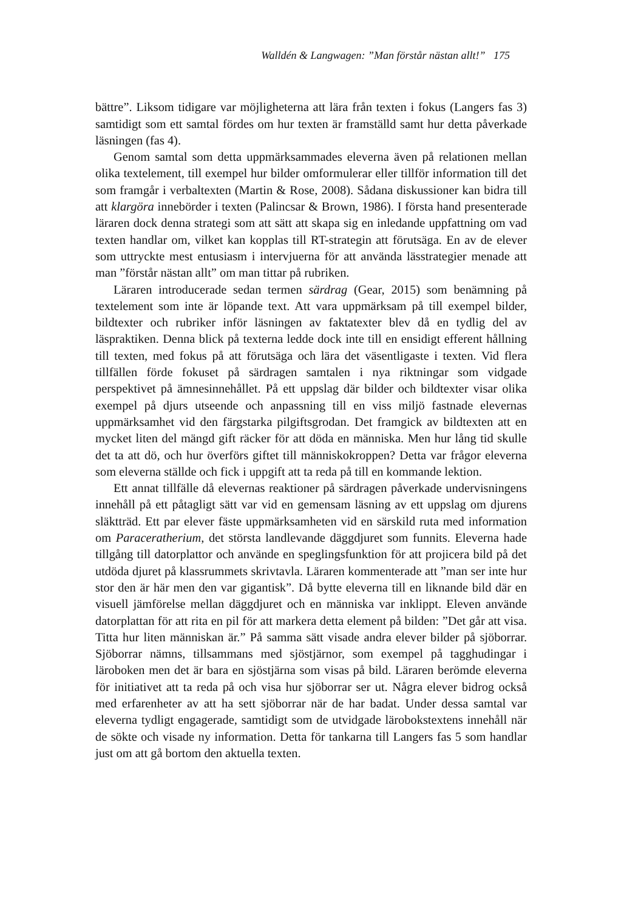Walldén & Langwagen: ”Man förstår nästan allt!” 175
bättre”. Liksom tidigare var möjligheterna att lära från texten i fokus (Langers fas 3) samtidigt som ett samtal fördes om hur texten är framställd samt hur detta påverkade läsningen (fas 4).
Genom samtal som detta uppmärksammades eleverna även på relationen mellan olika textelement, till exempel hur bilder omformulerar eller tillför information till det som framgår i verbaltexten (Martin & Rose, 2008). Sådana diskussioner kan bidra till att klargöra innebörder i texten (Palincsar & Brown, 1986). I första hand presenterade läraren dock denna strategi som att sätt att skapa sig en inledande uppfattning om vad texten handlar om, vilket kan kopplas till RT-strategin att förutsäga. En av de elever som uttryckte mest entusiasm i intervjuerna för att använda lässtrategier menade att man ”förstår nästan allt” om man tittar på rubriken.
Läraren introducerade sedan termen särdrag (Gear, 2015) som benämning på textelement som inte är löpande text. Att vara uppmärksam på till exempel bilder, bildtexter och rubriker inför läsningen av faktatexter blev då en tydlig del av läspraktiken. Denna blick på texterna ledde dock inte till en ensidigt efferent hållning till texten, med fokus på att förutsäga och lära det väsentligaste i texten. Vid flera tillfällen förde fokuset på särdragen samtalen i nya riktningar som vidgade perspektivet på ämnesinnehållet. På ett uppslag där bilder och bildtexter visar olika exempel på djurs utseende och anpassning till en viss miljö fastnade elevernas uppmärksamhet vid den färgstarka pilgiftsgrodan. Det framgick av bildtexten att en mycket liten del mängd gift räcker för att döda en människa. Men hur lång tid skulle det ta att dö, och hur överförs giftet till människokroppen? Detta var frågor eleverna som eleverna ställde och fick i uppgift att ta reda på till en kommande lektion.
Ett annat tillfälle då elevernas reaktioner på särdragen påverkade undervisningens innehåll på ett påtagligt sätt var vid en gemensam läsning av ett uppslag om djurens släktträd. Ett par elever fäste uppmärksamheten vid en särskild ruta med information om Paraceratherium, det största landlevande däggdjuret som funnits. Eleverna hade tillgång till datorplattor och använde en speglingsfunktion för att projicera bild på det utdöda djuret på klassrummets skrivtavla. Läraren kommenterade att ”man ser inte hur stor den är här men den var gigantisk”. Då bytte eleverna till en liknande bild där en visuell jämförelse mellan däggdjuret och en människa var inklippt. Eleven använde datorplattan för att rita en pil för att markera detta element på bilden: ”Det går att visa. Titta hur liten människan är.” På samma sätt visade andra elever bilder på sjöborrar. Sjöborrar nämns, tillsammans med sjöstjärnor, som exempel på tagghudingar i läroboken men det är bara en sjöstjärna som visas på bild. Läraren berömde eleverna för initiativet att ta reda på och visa hur sjöborrar ser ut. Några elever bidrog också med erfarenheter av att ha sett sjöborrar när de har badat. Under dessa samtal var eleverna tydligt engagerade, samtidigt som de utvidgade lärobokstextens innehåll när de sökte och visade ny information. Detta för tankarna till Langers fas 5 som handlar just om att gå bortom den aktuella texten.